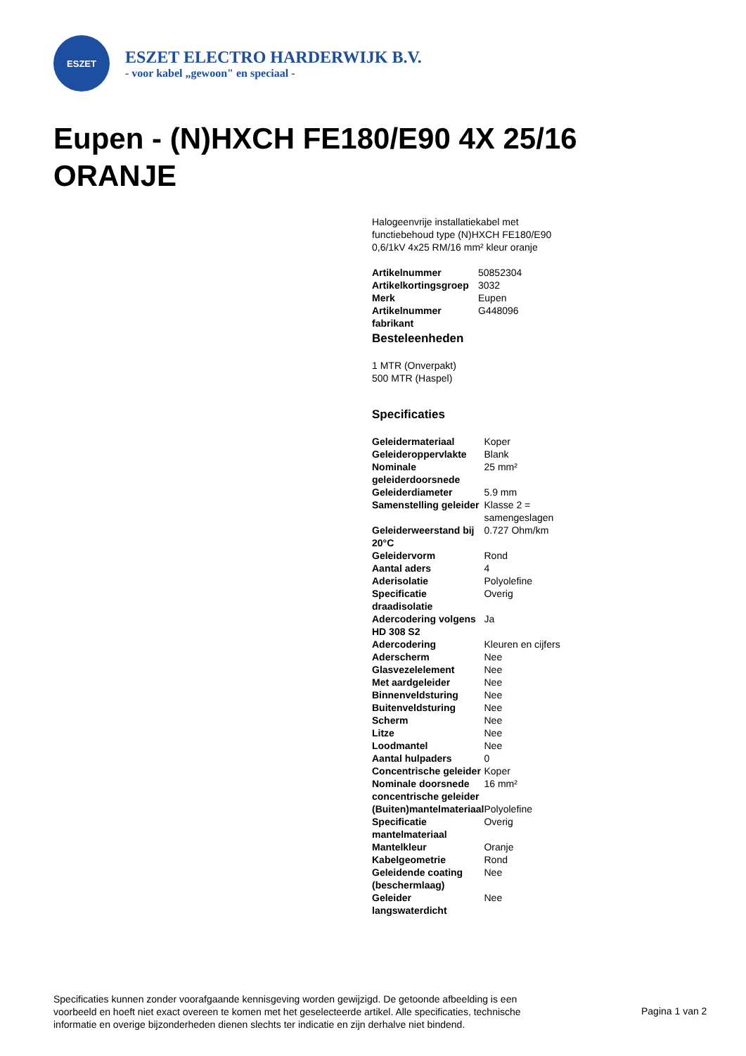ESZET
ESZET ELECTRO HARDERWIJK B.V.
- voor kabel „gewoon" en speciaal -
Eupen - (N)HXCH FE180/E90 4X 25/16 ORANJE
Halogeenvrije installatiekabel met functiebehoud type (N)HXCH FE180/E90 0,6/1kV 4x25 RM/16 mm² kleur oranje
| Artikelnummer | 50852304 |
| Artikelkortingsgroep | 3032 |
| Merk | Eupen |
| Artikelnummer fabrikant | G448096 |
Besteleenheden
1 MTR (Onverpakt)
500 MTR (Haspel)
Specificaties
| Geleidermateriaal | Koper |
| Geleideroppervlakte | Blank |
| Nominale geleiderdoorsnede | 25 mm² |
| Geleiderdiameter | 5.9 mm |
| Samenstelling geleider | Klasse 2 = samengeslagen |
| Geleiderweerstand bij 20°C | 0.727 Ohm/km |
| Geleidervorm | Rond |
| Aantal aders | 4 |
| Aderisolatie | Polyolefine |
| Specificatie draadisolatie | Overig |
| Adercodering volgens HD 308 S2 | Ja |
| Adercodering | Kleuren en cijfers |
| Aderscherm | Nee |
| Glasvezelelement | Nee |
| Met aardgeleider | Nee |
| Binnenveldsturing | Nee |
| Buitenveldsturing | Nee |
| Scherm | Nee |
| Litze | Nee |
| Loodmantel | Nee |
| Aantal hulpaders | 0 |
| Concentrische geleider | Koper |
| Nominale doorsnede concentrische geleider | 16 mm² |
| (Buiten)mantelmateriaal | Polyolefine |
| Specificatie mantelmateriaal | Overig |
| Mantelkleur | Oranje |
| Kabelgeometrie | Rond |
| Geleidende coating (beschermlaag) | Nee |
| Geleider langswaterdicht | Nee |
Specificaties kunnen zonder voorafgaande kennisgeving worden gewijzigd. De getoonde afbeelding is een voorbeeld en hoeft niet exact overeen te komen met het geselecteerde artikel. Alle specificaties, technische informatie en overige bijzonderheden dienen slechts ter indicatie en zijn derhalve niet bindend.
Pagina 1 van 2